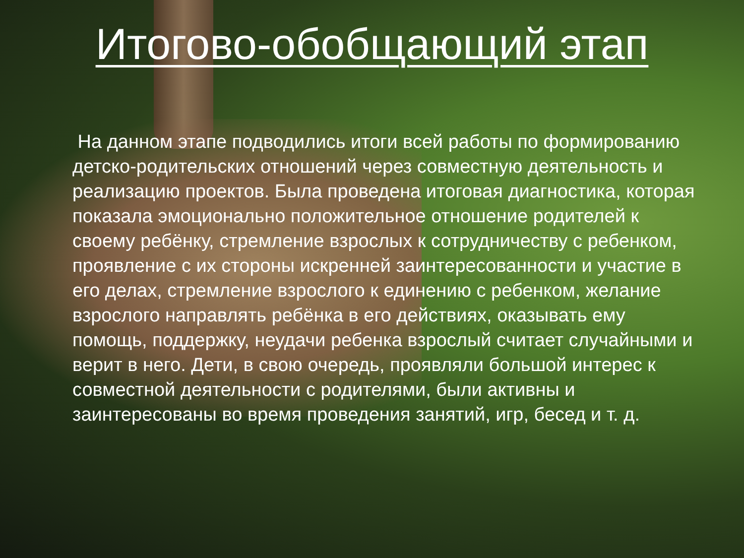Итогово-обобщающий этап
На данном этапе подводились итоги всей работы по формированию детско-родительских отношений через совместную деятельность и реализацию проектов. Была проведена итоговая диагностика, которая показала эмоционально положительное отношение родителей к своему ребёнку, стремление взрослых к сотрудничеству с ребенком, проявление с их стороны искренней заинтересованности и участие в его делах, стремление взрослого к единению с ребенком, желание взрослого направлять ребёнка в его действиях, оказывать ему помощь, поддержку, неудачи ребенка взрослый считает случайными и верит в него. Дети, в свою очередь, проявляли большой интерес к совместной деятельности с родителями, были активны и заинтересованы во время проведения занятий, игр, бесед и т. д.